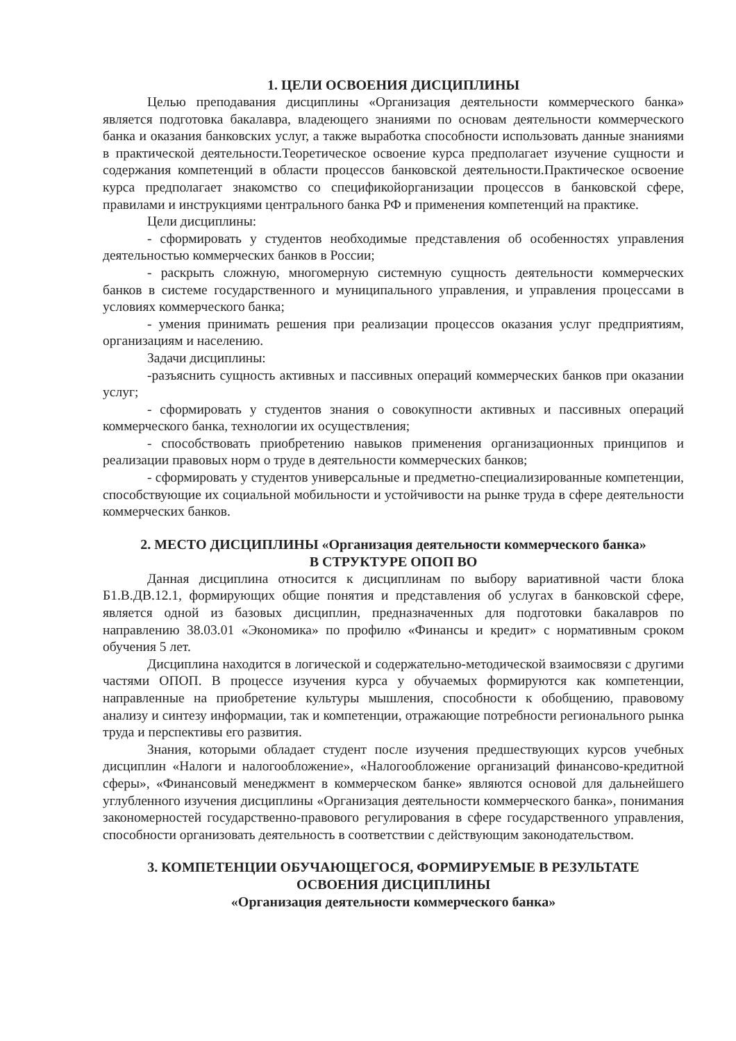1. ЦЕЛИ ОСВОЕНИЯ ДИСЦИПЛИНЫ
Целью преподавания дисциплины «Организация деятельности коммерческого банка» является подготовка бакалавра, владеющего знаниями по основам деятельности коммерческого банка и оказания банковских услуг, а также выработка способности использовать данные знаниями в практической деятельности.Теоретическое освоение курса предполагает изучение сущности и содержания компетенций в области процессов банковской деятельности.Практическое освоение курса предполагает знакомство со спецификойорганизации процессов в банковской сфере, правилами и инструкциями центрального банка РФ и применения компетенций на практике.
Цели дисциплины:
- сформировать у студентов необходимые представления об особенностях управления деятельностью коммерческих банков в России;
- раскрыть сложную, многомерную системную сущность деятельности коммерческих банков в системе государственного и муниципального управления, и управления процессами в условиях коммерческого банка;
- умения принимать решения при реализации процессов оказания услуг предприятиям, организациям и населению.
Задачи дисциплины:
-разъяснить сущность активных и пассивных операций коммерческих банков при оказании услуг;
- сформировать у студентов знания о совокупности активных и пассивных операций коммерческого банка, технологии их осуществления;
- способствовать приобретению навыков применения организационных принципов и реализации правовых норм о труде в деятельности коммерческих банков;
- сформировать у студентов универсальные и предметно-специализированные компетенции, способствующие их социальной мобильности и устойчивости на рынке труда в сфере деятельности коммерческих банков.
2. МЕСТО ДИСЦИПЛИНЫ «Организация деятельности коммерческого банка»
В СТРУКТУРЕ ОПОП ВО
Данная дисциплина относится к дисциплинам по выбору вариативной части блока Б1.В.ДВ.12.1, формирующих общие понятия и представления об услугах в банковской сфере, является одной из базовых дисциплин, предназначенных для подготовки бакалавров по направлению 38.03.01 «Экономика» по профилю «Финансы и кредит» с нормативным сроком обучения 5 лет.
Дисциплина находится в логической и содержательно-методической взаимосвязи с другими частями ОПОП. В процессе изучения курса у обучаемых формируются как компетенции, направленные на приобретение культуры мышления, способности к обобщению, правовому анализу и синтезу информации, так и компетенции, отражающие потребности регионального рынка труда и перспективы его развития.
Знания, которыми обладает студент после изучения предшествующих курсов учебных дисциплин «Налоги и налогообложение», «Налогообложение организаций финансово-кредитной сферы», «Финансовый менеджмент в коммерческом банке» являются основой для дальнейшего углубленного изучения дисциплины «Организация деятельности коммерческого банка», понимания закономерностей государственно-правового регулирования в сфере государственного управления, способности организовать деятельность в соответствии с действующим законодательством.
3. КОМПЕТЕНЦИИ ОБУЧАЮЩЕГОСЯ, ФОРМИРУЕМЫЕ В РЕЗУЛЬТАТЕ
ОСВОЕНИЯ ДИСЦИПЛИНЫ
«Организация деятельности коммерческого банка»